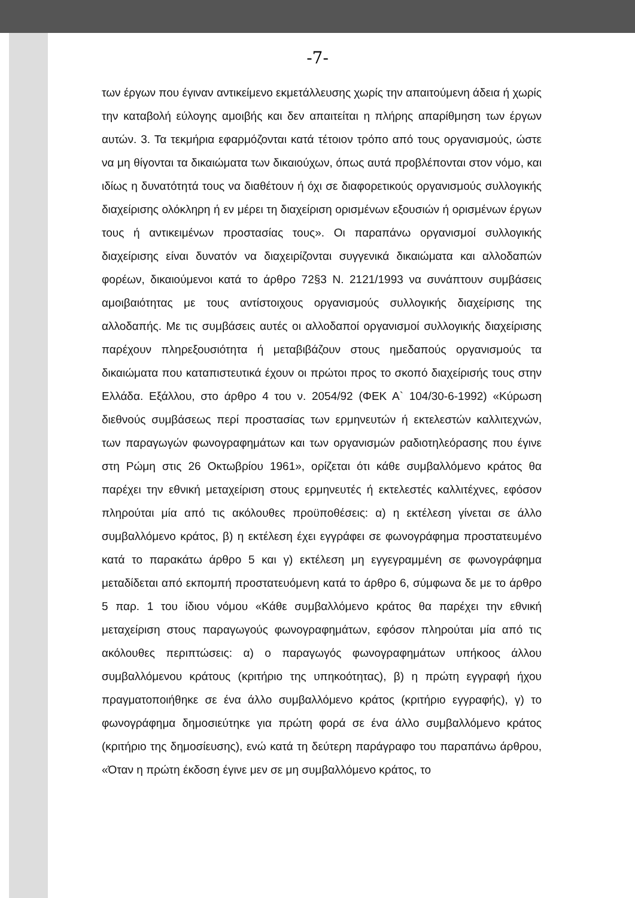-7-
των έργων που έγιναν αντικείμενο εκμετάλλευσης χωρίς την απαιτούμενη άδεια ή χωρίς την καταβολή εύλογης αμοιβής και δεν απαιτείται η πλήρης απαρίθμηση των έργων αυτών. 3. Τα τεκμήρια εφαρμόζονται κατά τέτοιον τρόπο από τους οργανισμούς, ώστε να μη θίγονται τα δικαιώματα των δικαιούχων, όπως αυτά προβλέπονται στον νόμο, και ιδίως η δυνατότητά τους να διαθέτουν ή όχι σε διαφορετικούς οργανισμούς συλλογικής διαχείρισης ολόκληρη ή εν μέρει τη διαχείριση ορισμένων εξουσιών ή ορισμένων έργων τους ή αντικειμένων προστασίας τους». Οι παραπάνω οργανισμοί συλλογικής διαχείρισης είναι δυνατόν να διαχειρίζονται συγγενικά δικαιώματα και αλλοδαπών φορέων, δικαιούμενοι κατά το άρθρο 72§3 Ν. 2121/1993 να συνάπτουν συμβάσεις αμοιβαιότητας με τους αντίστοιχους οργανισμούς συλλογικής διαχείρισης της αλλοδαπής. Με τις συμβάσεις αυτές οι αλλοδαποί οργανισμοί συλλογικής διαχείρισης παρέχουν πληρεξουσιότητα ή μεταβιβάζουν στους ημεδαπούς οργανισμούς τα δικαιώματα που καταπιστευτικά έχουν οι πρώτοι προς το σκοπό διαχείρισής τους στην Ελλάδα. Εξάλλου, στο άρθρο 4 του ν. 2054/92 (ΦΕΚ Α` 104/30-6-1992) «Κύρωση διεθνούς συμβάσεως περί προστασίας των ερμηνευτών ή εκτελεστών καλλιτεχνών, των παραγωγών φωνογραφημάτων και των οργανισμών ραδιοτηλεόρασης που έγινε στη Ρώμη στις 26 Οκτωβρίου 1961», ορίζεται ότι κάθε συμβαλλόμενο κράτος θα παρέχει την εθνική μεταχείριση στους ερμηνευτές ή εκτελεστές καλλιτέχνες, εφόσον πληρούται μία από τις ακόλουθες προϋποθέσεις: α) η εκτέλεση γίνεται σε άλλο συμβαλλόμενο κράτος, β) η εκτέλεση έχει εγγράφει σε φωνογράφημα προστατευμένο κατά το παρακάτω άρθρο 5 και γ) εκτέλεση μη εγγεγραμμένη σε φωνογράφημα μεταδίδεται από εκπομπή προστατευόμενη κατά το άρθρο 6, σύμφωνα δε με το άρθρο 5 παρ. 1 του ίδιου νόμου «Κάθε συμβαλλόμενο κράτος θα παρέχει την εθνική μεταχείριση στους παραγωγούς φωνογραφημάτων, εφόσον πληρούται μία από τις ακόλουθες περιπτώσεις: α) ο παραγωγός φωνογραφημάτων υπήκοος άλλου συμβαλλόμενου κράτους (κριτήριο της υπηκοότητας), β) η πρώτη εγγραφή ήχου πραγματοποιήθηκε σε ένα άλλο συμβαλλόμενο κράτος (κριτήριο εγγραφής), γ) το φωνογράφημα δημοσιεύτηκε για πρώτη φορά σε ένα άλλο συμβαλλόμενο κράτος (κριτήριο της δημοσίευσης), ενώ κατά τη δεύτερη παράγραφο του παραπάνω άρθρου, «Όταν η πρώτη έκδοση έγινε μεν σε μη συμβαλλόμενο κράτος, το